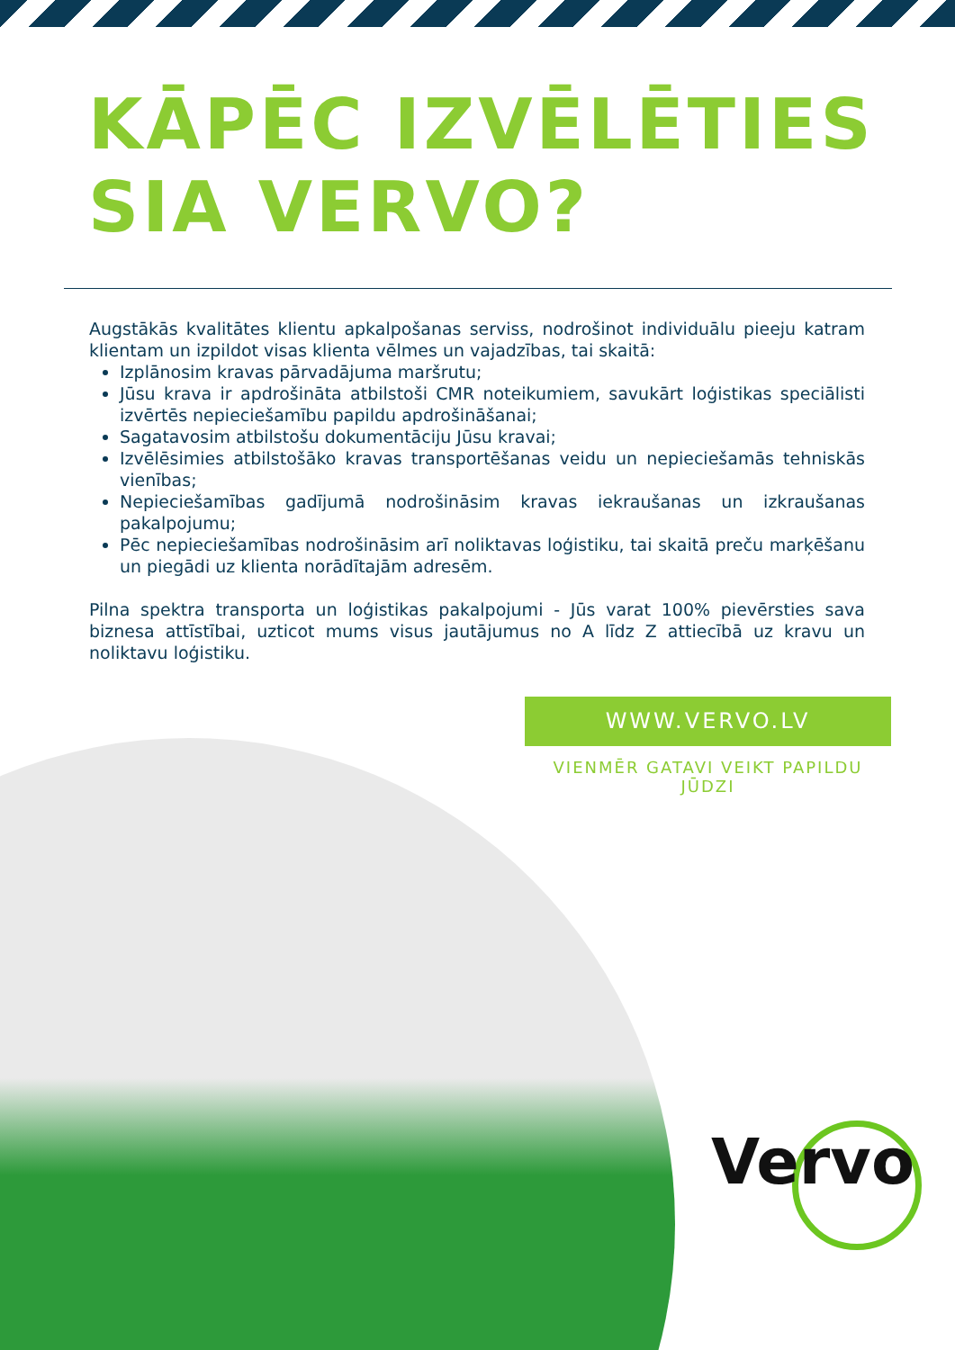KĀPĒC IZVĒLĒTIES
SIA VERVO?
Augstākās kvalitātes klientu apkalpošanas serviss, nodrošinot individuālu pieeju katram klientam un izpildot visas klienta vēlmes un vajadzības, tai skaitā:
Izplānosim kravas pārvadājuma maršrutu;
Jūsu krava ir apdrošināta atbilstoši CMR noteikumiem, savukārt loģistikas speciālisti izvērtēs nepieciešamību papildu apdrošināšanai;
Sagatavosim atbilstošu dokumentāciju Jūsu kravai;
Izvēlēsimies atbilstošāko kravas transportēšanas veidu un nepieciešamās tehniskās vienības;
Nepieciešamības gadījumā nodrošināsim kravas iekraušanas un izkraušanas pakalpojumu;
Pēc nepieciešamības nodrošināsim arī noliktavas loģistiku, tai skaitā preču marķēšanu un piegādi uz klienta norādītajām adresēm.
Pilna spektra transporta un loģistikas pakalpojumi - Jūs varat 100% pievērsties sava biznesa attīstībai, uzticot mums visus jautājumus no A līdz Z attiecībā uz kravu un noliktavu loģistiku.
WWW.VERVO.LV
VIENMĒR GATAVI VEIKT PAPILDU JŪDZI
Vervo